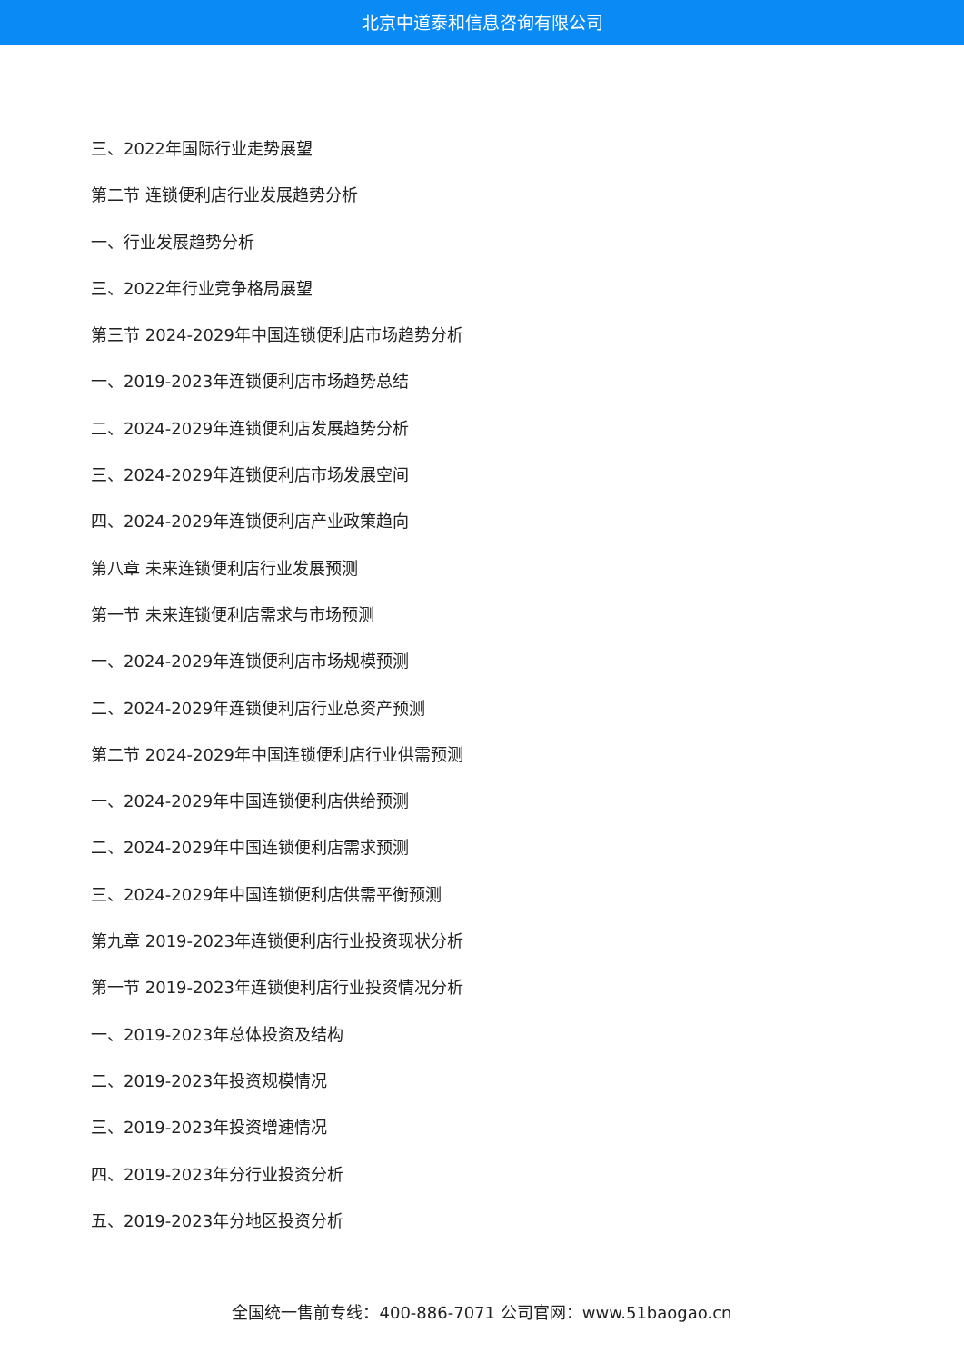北京中道泰和信息咨询有限公司
三、2022年国际行业走势展望
第二节 连锁便利店行业发展趋势分析
一、行业发展趋势分析
三、2022年行业竞争格局展望
第三节 2024-2029年中国连锁便利店市场趋势分析
一、2019-2023年连锁便利店市场趋势总结
二、2024-2029年连锁便利店发展趋势分析
三、2024-2029年连锁便利店市场发展空间
四、2024-2029年连锁便利店产业政策趋向
第八章 未来连锁便利店行业发展预测
第一节 未来连锁便利店需求与市场预测
一、2024-2029年连锁便利店市场规模预测
二、2024-2029年连锁便利店行业总资产预测
第二节 2024-2029年中国连锁便利店行业供需预测
一、2024-2029年中国连锁便利店供给预测
二、2024-2029年中国连锁便利店需求预测
三、2024-2029年中国连锁便利店供需平衡预测
第九章 2019-2023年连锁便利店行业投资现状分析
第一节 2019-2023年连锁便利店行业投资情况分析
一、2019-2023年总体投资及结构
二、2019-2023年投资规模情况
三、2019-2023年投资增速情况
四、2019-2023年分行业投资分析
五、2019-2023年分地区投资分析
全国统一售前专线：400-886-7071 公司官网：www.51baogao.cn